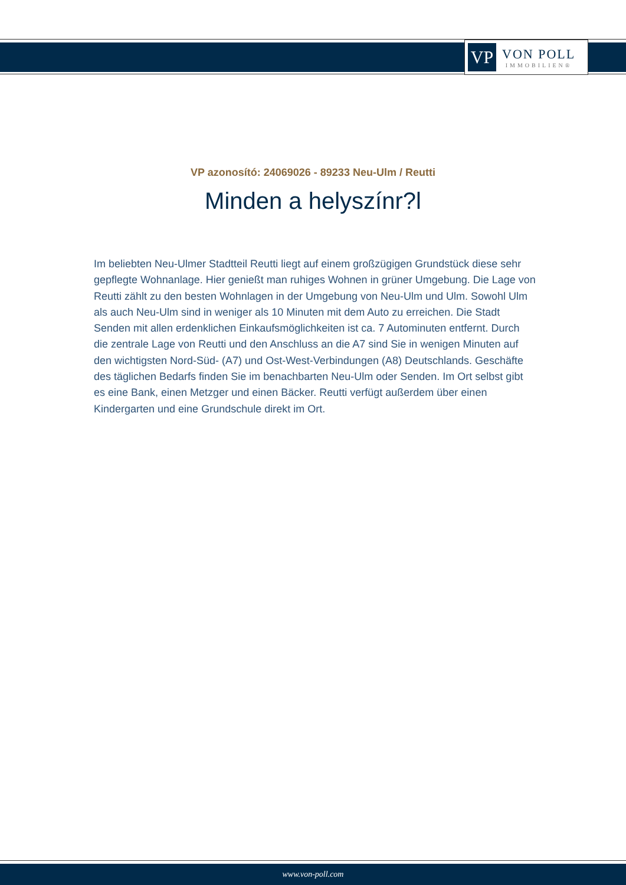VP
VON POLL
IMMOBILIEN®
VP azonosító: 24069026 - 89233 Neu-Ulm / Reutti
Minden a helyszínr?l
Im beliebten Neu-Ulmer Stadtteil Reutti liegt auf einem großzügigen Grundstück diese sehr gepflegte Wohnanlage. Hier genießt man ruhiges Wohnen in grüner Umgebung. Die Lage von Reutti zählt zu den besten Wohnlagen in der Umgebung von Neu-Ulm und Ulm. Sowohl Ulm als auch Neu-Ulm sind in weniger als 10 Minuten mit dem Auto zu erreichen. Die Stadt Senden mit allen erdenklichen Einkaufsmöglichkeiten ist ca. 7 Autominuten entfernt. Durch die zentrale Lage von Reutti und den Anschluss an die A7 sind Sie in wenigen Minuten auf den wichtigsten Nord-Süd- (A7) und Ost-West-Verbindungen (A8) Deutschlands. Geschäfte des täglichen Bedarfs finden Sie im benachbarten Neu-Ulm oder Senden. Im Ort selbst gibt es eine Bank, einen Metzger und einen Bäcker. Reutti verfügt außerdem über einen Kindergarten und eine Grundschule direkt im Ort.
www.von-poll.com